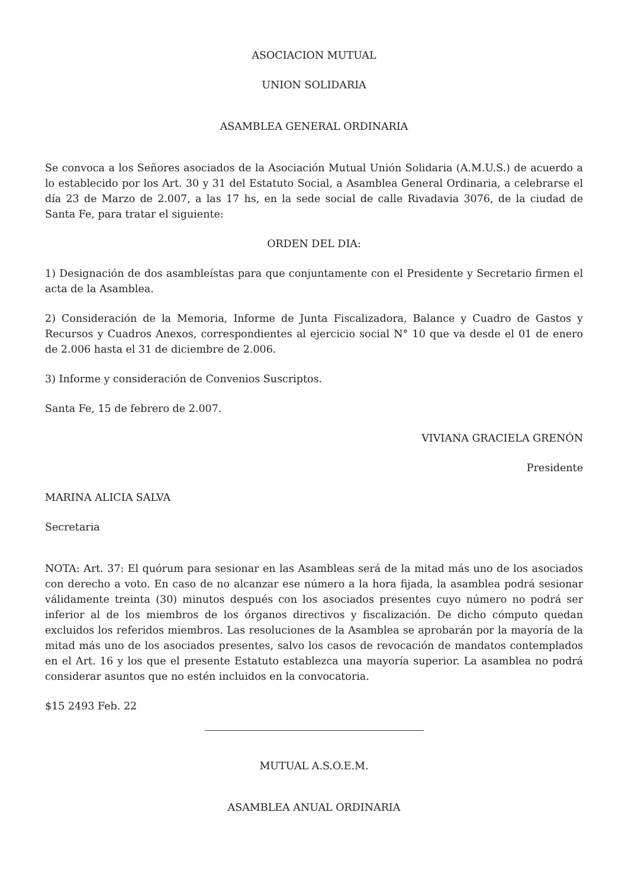ASOCIACION MUTUAL
UNION SOLIDARIA
ASAMBLEA GENERAL ORDINARIA
Se convoca a los Señores asociados de la Asociación Mutual Unión Solidaria (A.M.U.S.) de acuerdo a lo establecido por los Art. 30 y 31 del Estatuto Social, a Asamblea General Ordinaria, a celebrarse el día 23 de Marzo de 2.007, a las 17 hs, en la sede social de calle Rivadavia 3076, de la ciudad de Santa Fe, para tratar el siguiente:
ORDEN DEL DIA:
1) Designación de dos asambleístas para que conjuntamente con el Presidente y Secretario firmen el acta de la Asamblea.
2) Consideración de la Memoria, Informe de Junta Fiscalizadora, Balance y Cuadro de Gastos y Recursos y Cuadros Anexos, correspondientes al ejercicio social N° 10 que va desde el 01 de enero de 2.006 hasta el 31 de diciembre de 2.006.
3) Informe y consideración de Convenios Suscriptos.
Santa Fe, 15 de febrero de 2.007.
VIVIANA GRACIELA GRENÓN
Presidente
MARINA ALICIA SALVA
Secretaria
NOTA: Art. 37: El quórum para sesionar en las Asambleas será de la mitad más uno de los asociados con derecho a voto. En caso de no alcanzar ese número a la hora fijada, la asamblea podrá sesionar válidamente treinta (30) minutos después con los asociados presentes cuyo número no podrá ser inferior al de los miembros de los órganos directivos y fiscalización. De dicho cómputo quedan excluidos los referidos miembros. Las resoluciones de la Asamblea se aprobarán por la mayoría de la mitad más uno de los asociados presentes, salvo los casos de revocación de mandatos contemplados en el Art. 16 y los que el presente Estatuto establezca una mayoría superior. La asamblea no podrá considerar asuntos que no estén incluidos en la convocatoria.
$15 2493 Feb. 22
MUTUAL A.S.O.E.M.
ASAMBLEA ANUAL ORDINARIA